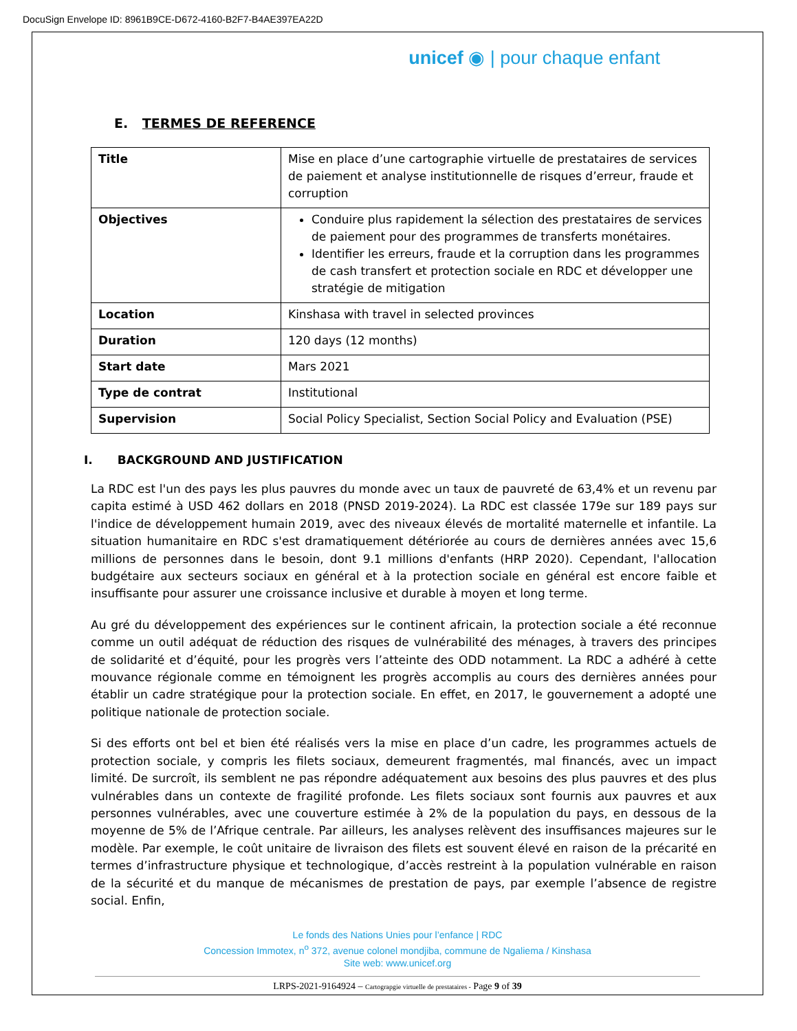DocuSign Envelope ID: 8961B9CE-D672-4160-B2F7-B4AE397EA22D
unicef ◉ | pour chaque enfant
E. TERMES DE REFERENCE
| Title | Mise en place d’une cartographie virtuelle de prestataires de services de paiement et analyse institutionnelle de risques d’erreur, fraude et corruption |
| Objectives | Conduire plus rapidement la sélection des prestataires de services de paiement pour des programmes de transferts monétaires. Identifier les erreurs, fraude et la corruption dans les programmes de cash transfert et protection sociale en RDC et développer une stratégie de mitigation |
| Location | Kinshasa with travel in selected provinces |
| Duration | 120 days (12 months) |
| Start date | Mars 2021 |
| Type de contrat | Institutional |
| Supervision | Social Policy Specialist, Section Social Policy and Evaluation (PSE) |
I. BACKGROUND AND JUSTIFICATION
La RDC est l'un des pays les plus pauvres du monde avec un taux de pauvreté de 63,4% et un revenu par capita estimé à USD 462 dollars en 2018 (PNSD 2019-2024). La RDC est classée 179e sur 189 pays sur l'indice de développement humain 2019, avec des niveaux élevés de mortalité maternelle et infantile. La situation humanitaire en RDC s'est dramatiquement détériorée au cours de dernières années avec 15,6 millions de personnes dans le besoin, dont 9.1 millions d'enfants (HRP 2020). Cependant, l'allocation budgétaire aux secteurs sociaux en général et à la protection sociale en général est encore faible et insuffisante pour assurer une croissance inclusive et durable à moyen et long terme.
Au gré du développement des expériences sur le continent africain, la protection sociale a été reconnue comme un outil adéquat de réduction des risques de vulnérabilité des ménages, à travers des principes de solidarité et d’équité, pour les progrès vers l’atteinte des ODD notamment. La RDC a adhéré à cette mouvance régionale comme en témoignent les progrès accomplis au cours des dernières années pour établir un cadre stratégique pour la protection sociale. En effet, en 2017, le gouvernement a adopté une politique nationale de protection sociale.
Si des efforts ont bel et bien été réalisés vers la mise en place d’un cadre, les programmes actuels de protection sociale, y compris les filets sociaux, demeurent fragmentés, mal financés, avec un impact limité. De surcroît, ils semblent ne pas répondre adéquatement aux besoins des plus pauvres et des plus vulnérables dans un contexte de fragilité profonde. Les filets sociaux sont fournis aux pauvres et aux personnes vulnérables, avec une couverture estimée à 2% de la population du pays, en dessous de la moyenne de 5% de l’Afrique centrale. Par ailleurs, les analyses relèvent des insuffisances majeures sur le modèle. Par exemple, le coût unitaire de livraison des filets est souvent élevé en raison de la précarité en termes d’infrastructure physique et technologique, d’accès restreint à la population vulnérable en raison de la sécurité et du manque de mécanismes de prestation de pays, par exemple l’absence de registre social. Enfin,
Le fonds des Nations Unies pour l’enfance | RDC
Concession Immotex, n<sup>o</sup> 372, avenue colonel mondjiba, commune de Ngaliema / Kinshasa
Site web: www.unicef.org
LRPS-2021-9164924 – Cartograpgie virtuelle de prestataires - Page 9 of 39